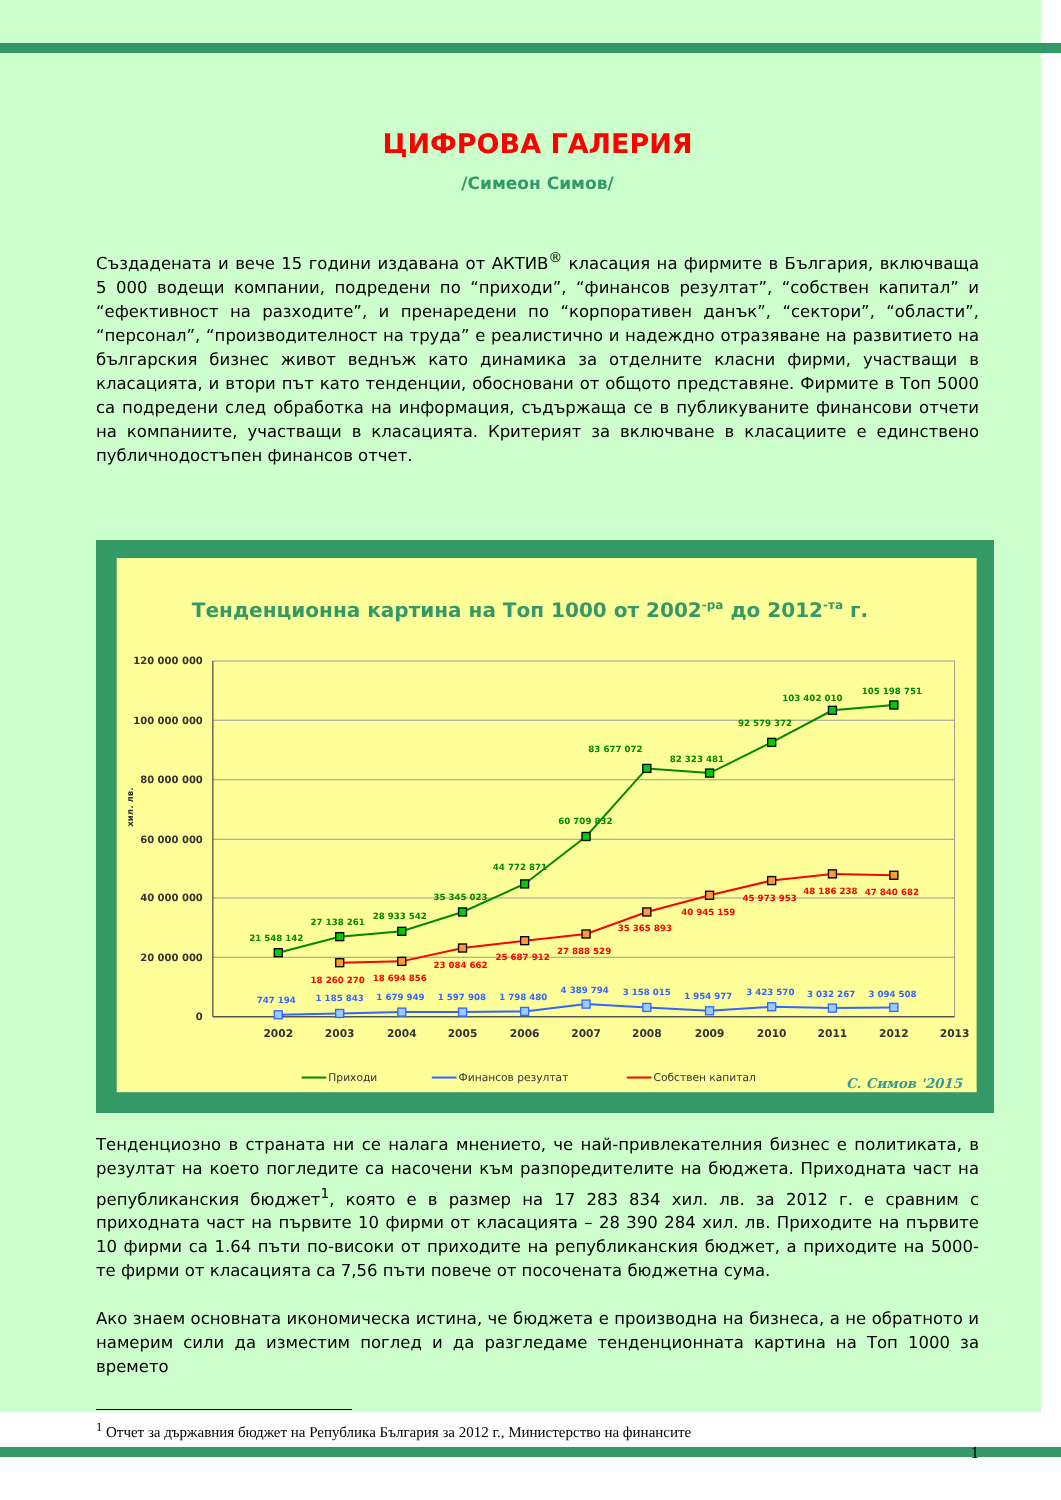ЦИФРОВА ГАЛЕРИЯ
/Симеон Симов/
Създадената и вече 15 години издавана от АКТИВ<sup>®</sup> класация на фирмите в България, включваща 5 000 водещи компании, подредени по “приходи”, “финансов резултат”, “собствен капитал” и “ефективност на разходите”, и пренаредени по “корпоративен данък”, “сектори”, “области”, “персонал”, “производителност на труда” е реалистично и надеждно отразяване на развитието на българския бизнес живот веднъж като динамика за отделните класни фирми, участващи в класацията, и втори път като тенденции, обосновани от общото представяне. Фирмите в Топ 5000 са подредени след обработка на информация, съдържаща се в публикуваните финансови отчети на компаниите, участващи в класацията. Критерият за включване в класациите е единствено публичнодостъпен финансов отчет.
Тенденционна картина на Топ 1000 от 2002-ра до 2012-та г.
120 000 000
100 000 000
80 000 000
60 000 000
40 000 000
20 000 000
0
хил. лв.
2002
2003
2004
2005
2006
2007
2008
2009
2010
2011
2012
2013
21 548 142
27 138 261
28 933 542
35 345 023
44 772 871
60 709 832
83 677 072
82 323 481
92 579 372
103 402 010
105 198 751
18 260 270
18 694 856
23 084 662
25 687 912
27 888 529
35 365 893
40 945 159
45 973 953
48 186 238
47 840 682
747 194
1 185 843
1 679 949
1 597 908
1 798 480
4 389 794
3 158 015
1 954 977
3 423 570
3 032 267
3 094 508
Приходи
Финансов резултат
Собствен капитал
С. Симов '2015
Тенденциозно в страната ни се налага мнението, че най-привлекателния бизнес е политиката, в резултат на което погледите са насочени към разпоредителите на бюджета. Приходната част на републиканския бюджет<sup>1</sup>, която е в размер на 17 283 834 хил. лв. за 2012 г. е сравним с приходната част на първите 10 фирми от класацията – 28 390 284 хил. лв. Приходите на първите 10 фирми са 1.64 пъти по-високи от приходите на републиканския бюджет, а приходите на 5000-те фирми от класацията са 7,56 пъти повече от посочената бюджетна сума.
Ако знаем основната икономическа истина, че бюджета е производна на бизнеса, а не обратното и намерим сили да изместим поглед и да разгледаме тенденционната картина на Топ 1000 за времето
<sup>1</sup> Отчет за държавния бюджет на Република България за 2012 г., Министерство на финансите
1